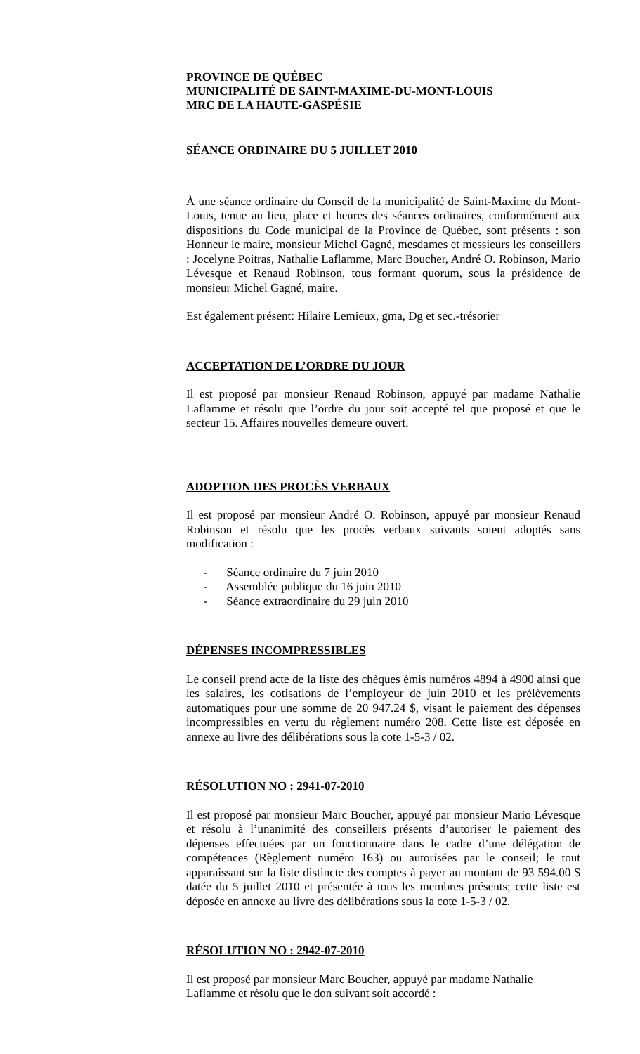PROVINCE DE QUÉBEC
MUNICIPALITÉ DE SAINT-MAXIME-DU-MONT-LOUIS
MRC DE LA HAUTE-GASPÉSIE
SÉANCE ORDINAIRE DU 5 JUILLET 2010
À une séance ordinaire du Conseil de la municipalité de Saint-Maxime du Mont-Louis, tenue au lieu, place et heures des séances ordinaires, conformément aux dispositions du Code municipal de la Province de Québec, sont présents : son Honneur le maire, monsieur Michel Gagné, mesdames et messieurs les conseillers : Jocelyne Poitras, Nathalie Laflamme, Marc Boucher, André O. Robinson, Mario Lévesque et Renaud Robinson, tous formant quorum, sous la présidence de monsieur Michel Gagné, maire.
Est également présent: Hilaire Lemieux, gma, Dg et sec.-trésorier
ACCEPTATION DE L’ORDRE DU JOUR
Il est proposé par monsieur Renaud Robinson, appuyé par madame Nathalie Laflamme et résolu que l’ordre du jour soit accepté tel que proposé et que le secteur 15. Affaires nouvelles demeure ouvert.
ADOPTION DES PROCÈS VERBAUX
Il est proposé par monsieur André O. Robinson, appuyé par monsieur Renaud Robinson et résolu que les procès verbaux suivants soient adoptés sans modification :
- Séance ordinaire du 7 juin 2010
- Assemblée publique du 16 juin 2010
- Séance extraordinaire du 29 juin 2010
DÉPENSES INCOMPRESSIBLES
Le conseil prend acte de la liste des chèques émis numéros 4894 à 4900 ainsi que les salaires, les cotisations de l’employeur de juin 2010 et les prélèvements automatiques pour une somme de 20 947.24 $, visant le paiement des dépenses incompressibles en vertu du règlement numéro 208. Cette liste est déposée en annexe au livre des délibérations sous la cote 1-5-3 / 02.
RÉSOLUTION NO : 2941-07-2010
Il est proposé par monsieur Marc Boucher, appuyé par monsieur Mario Lévesque et résolu à l’unanimité des conseillers présents d’autoriser le paiement des dépenses effectuées par un fonctionnaire dans le cadre d’une délégation de compétences (Règlement numéro 163) ou autorisées par le conseil; le tout apparaissant sur la liste distincte des comptes à payer au montant de 93 594.00 $ datée du 5 juillet 2010 et présentée à tous les membres présents; cette liste est déposée en annexe au livre des délibérations sous la cote 1-5-3 / 02.
RÉSOLUTION NO : 2942-07-2010
Il est proposé par monsieur Marc Boucher, appuyé par madame Nathalie
Laflamme et résolu que le don suivant soit accordé :